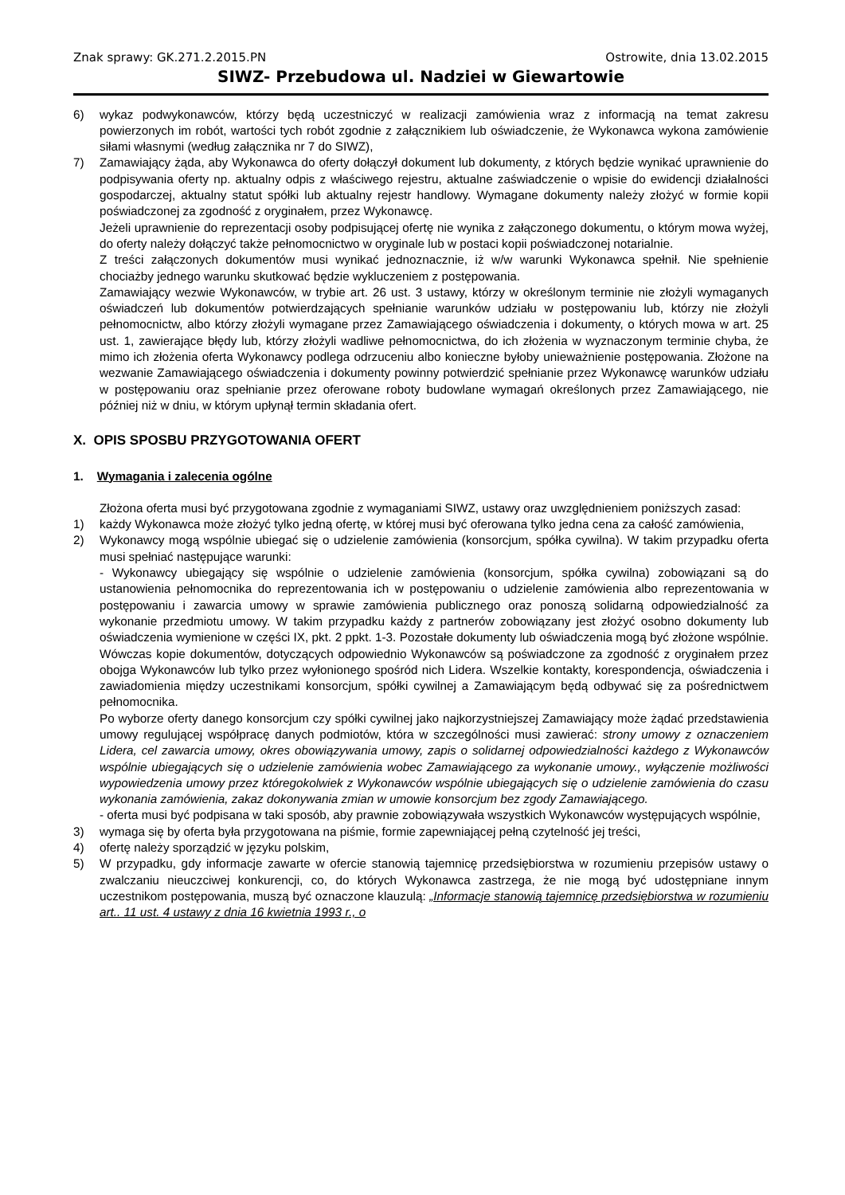Znak sprawy: GK.271.2.2015.PN Ostrowite, dnia 13.02.2015
SIWZ- Przebudowa ul. Nadziei w Giewartowie
6) wykaz podwykonawców, którzy będą uczestniczyć w realizacji zamówienia wraz z informacją na temat zakresu powierzonych im robót, wartości tych robót zgodnie z załącznikiem lub oświadczenie, że Wykonawca wykona zamówienie siłami własnymi (według załącznika nr 7 do SIWZ),
7) Zamawiający żąda, aby Wykonawca do oferty dołączył dokument lub dokumenty, z których będzie wynikać uprawnienie do podpisywania oferty np. aktualny odpis z właściwego rejestru, aktualne zaświadczenie o wpisie do ewidencji działalności gospodarczej, aktualny statut spółki lub aktualny rejestr handlowy. Wymagane dokumenty należy złożyć w formie kopii poświadczonej za zgodność z oryginałem, przez Wykonawcę.
Jeżeli uprawnienie do reprezentacji osoby podpisującej ofertę nie wynika z załączonego dokumentu, o którym mowa wyżej, do oferty należy dołączyć także pełnomocnictwo w oryginale lub w postaci kopii poświadczonej notarialnie.
Z treści załączonych dokumentów musi wynikać jednoznacznie, iż w/w warunki Wykonawca spełnił. Nie spełnienie chociażby jednego warunku skutkować będzie wykluczeniem z postępowania.
Zamawiający wezwie Wykonawców, w trybie art. 26 ust. 3 ustawy, którzy w określonym terminie nie złożyli wymaganych oświadczeń lub dokumentów potwierdzających spełnianie warunków udziału w postępowaniu lub, którzy nie złożyli pełnomocnictw, albo którzy złożyli wymagane przez Zamawiającego oświadczenia i dokumenty, o których mowa w art. 25 ust. 1, zawierające błędy lub, którzy złożyli wadliwe pełnomocnictwa, do ich złożenia w wyznaczonym terminie chyba, że mimo ich złożenia oferta Wykonawcy podlega odrzuceniu albo konieczne byłoby unieważnienie postępowania. Złożone na wezwanie Zamawiającego oświadczenia i dokumenty powinny potwierdzić spełnianie przez Wykonawcę warunków udziału w postępowaniu oraz spełnianie przez oferowane roboty budowlane wymagań określonych przez Zamawiającego, nie później niż w dniu, w którym upłynął termin składania ofert.
X. OPIS SPOSBU PRZYGOTOWANIA OFERT
1. Wymagania i zalecenia ogólne
Złożona oferta musi być przygotowana zgodnie z wymaganiami SIWZ, ustawy oraz uwzględnieniem poniższych zasad:
1) każdy Wykonawca może złożyć tylko jedną ofertę, w której musi być oferowana tylko jedna cena za całość zamówienia,
2) Wykonawcy mogą wspólnie ubiegać się o udzielenie zamówienia (konsorcjum, spółka cywilna). W takim przypadku oferta musi spełniać następujące warunki:
- Wykonawcy ubiegający się wspólnie o udzielenie zamówienia (konsorcjum, spółka cywilna) zobowiązani są do ustanowienia pełnomocnika do reprezentowania ich w postępowaniu o udzielenie zamówienia albo reprezentowania w postępowaniu i zawarcia umowy w sprawie zamówienia publicznego oraz ponoszą solidarną odpowiedzialność za wykonanie przedmiotu umowy. W takim przypadku każdy z partnerów zobowiązany jest złożyć osobno dokumenty lub oświadczenia wymienione w części IX, pkt. 2 ppkt. 1-3. Pozostałe dokumenty lub oświadczenia mogą być złożone wspólnie. Wówczas kopie dokumentów, dotyczących odpowiednio Wykonawców są poświadczone za zgodność z oryginałem przez obojga Wykonawców lub tylko przez wyłonionego spośród nich Lidera. Wszelkie kontakty, korespondencja, oświadczenia i zawiadomienia między uczestnikami konsorcjum, spółki cywilnej a Zamawiającym będą odbywać się za pośrednictwem pełnomocnika.
Po wyborze oferty danego konsorcjum czy spółki cywilnej jako najkorzystniejszej Zamawiający może żądać przedstawienia umowy regulującej współpracę danych podmiotów, która w szczególności musi zawierać: strony umowy z oznaczeniem Lidera, cel zawarcia umowy, okres obowiązywania umowy, zapis o solidarnej odpowiedzialności każdego z Wykonawców wspólnie ubiegających się o udzielenie zamówienia wobec Zamawiającego za wykonanie umowy., wyłączenie możliwości wypowiedzenia umowy przez któregokolwiek z Wykonawców wspólnie ubiegających się o udzielenie zamówienia do czasu wykonania zamówienia, zakaz dokonywania zmian w umowie konsorcjum bez zgody Zamawiającego.
- oferta musi być podpisana w taki sposób, aby prawnie zobowiązywała wszystkich Wykonawców występujących wspólnie,
3) wymaga się by oferta była przygotowana na piśmie, formie zapewniającej pełną czytelność jej treści,
4) ofertę należy sporządzić w języku polskim,
5) W przypadku, gdy informacje zawarte w ofercie stanowią tajemnicę przedsiębiorstwa w rozumieniu przepisów ustawy o zwalczaniu nieuczciwej konkurencji, co, do których Wykonawca zastrzega, że nie mogą być udostępniane innym uczestnikom postępowania, muszą być oznaczone klauzulą: „Informacje stanowią tajemnicę przedsiębiorstwa w rozumieniu art.. 11 ust. 4 ustawy z dnia 16 kwietnia 1993 r., o